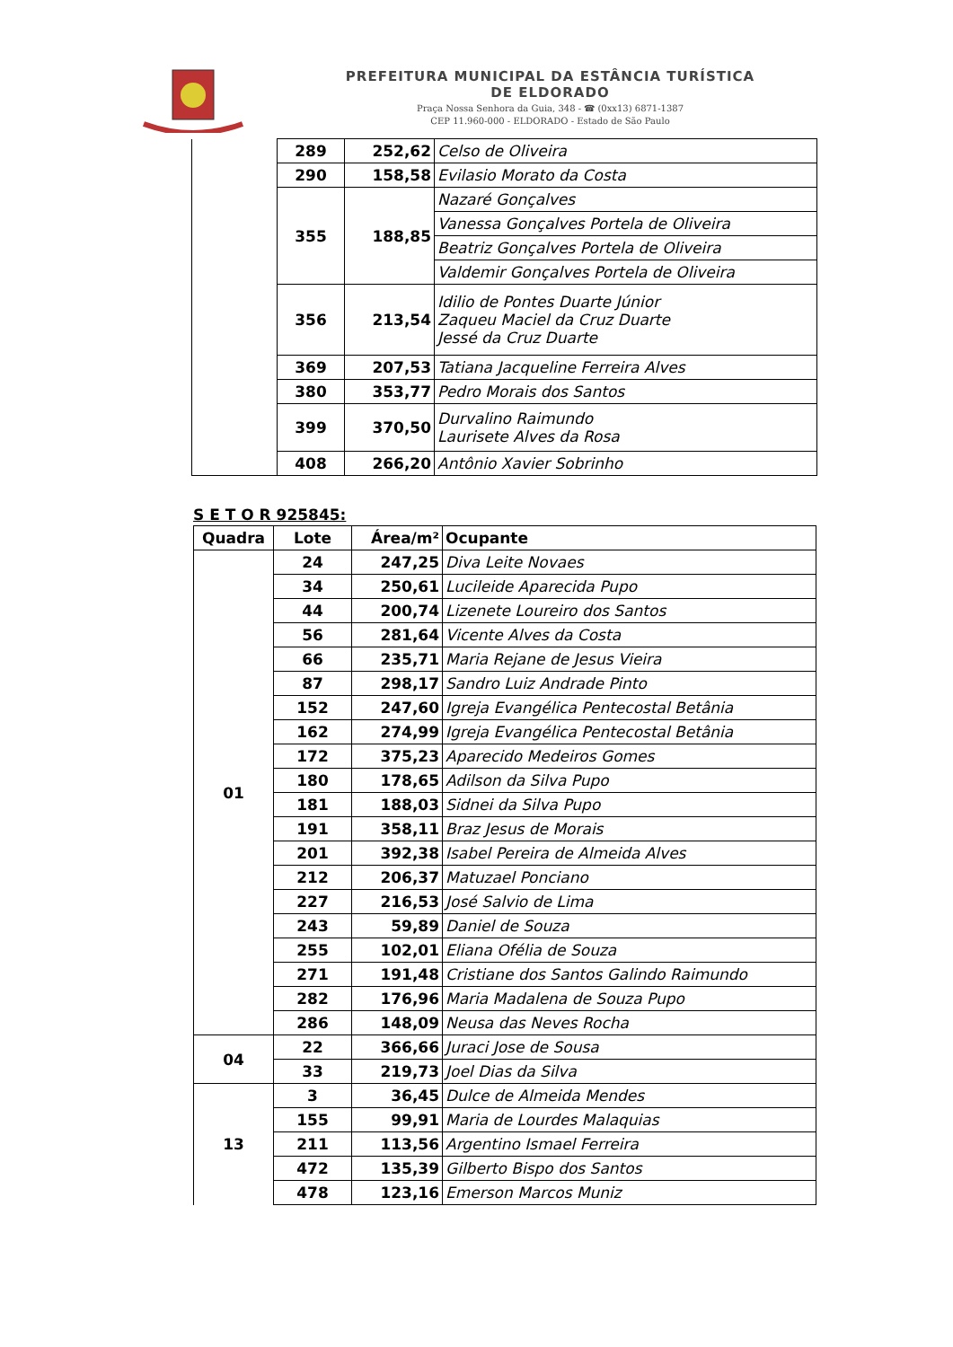PREFEITURA MUNICIPAL DA ESTÂNCIA TURÍSTICA
DE ELDORADO
Praça Nossa Senhora da Guia, 348 - ☎ (0xx13) 6871-1387
CEP 11.960-000 - ELDORADO - Estado de São Paulo
| | 289 | 252,62 | Celso de Oliveira |
| | 290 | 158,58 | Evilasio Morato da Costa |
| | 355 | 188,85 | Nazaré Gonçalves |
| | | | Vanessa Gonçalves Portela de Oliveira |
| | | | Beatriz Gonçalves Portela de Oliveira |
| | | | Valdemir Gonçalves Portela de Oliveira |
| | 356 | 213,54 | Idilio de Pontes Duarte Júnior Zaqueu Maciel da Cruz Duarte Jessé da Cruz Duarte |
| | 369 | 207,53 | Tatiana Jacqueline Ferreira Alves |
| | 380 | 353,77 | Pedro Morais dos Santos |
| | 399 | 370,50 | Durvalino Raimundo Laurisete Alves da Rosa |
| | 408 | 266,20 | Antônio Xavier Sobrinho |
S E T O R 925845:
| Quadra | Lote | Área/m² | Ocupante |
| --- | --- | --- | --- |
| 01 | 24 | 247,25 | Diva Leite Novaes |
| | 34 | 250,61 | Lucileide Aparecida Pupo |
| | 44 | 200,74 | Lizenete Loureiro dos Santos |
| | 56 | 281,64 | Vicente Alves da Costa |
| | 66 | 235,71 | Maria Rejane de Jesus Vieira |
| | 87 | 298,17 | Sandro Luiz Andrade Pinto |
| | 152 | 247,60 | Igreja Evangélica Pentecostal Betânia |
| | 162 | 274,99 | Igreja Evangélica Pentecostal Betânia |
| | 172 | 375,23 | Aparecido Medeiros Gomes |
| | 180 | 178,65 | Adilson da Silva Pupo |
| | 181 | 188,03 | Sidnei da Silva Pupo |
| | 191 | 358,11 | Braz Jesus de Morais |
| | 201 | 392,38 | Isabel Pereira de Almeida Alves |
| | 212 | 206,37 | Matuzael Ponciano |
| | 227 | 216,53 | José Salvio de Lima |
| | 243 | 59,89 | Daniel de Souza |
| | 255 | 102,01 | Eliana Ofélia de Souza |
| | 271 | 191,48 | Cristiane dos Santos Galindo Raimundo |
| | 282 | 176,96 | Maria Madalena de Souza Pupo |
| | 286 | 148,09 | Neusa das Neves Rocha |
| 04 | 22 | 366,66 | Juraci Jose de Sousa |
| | 33 | 219,73 | Joel Dias da Silva |
| 13 | 3 | 36,45 | Dulce de Almeida Mendes |
| | 155 | 99,91 | Maria de Lourdes Malaquias |
| | 211 | 113,56 | Argentino Ismael Ferreira |
| | 472 | 135,39 | Gilberto Bispo dos Santos |
| | 478 | 123,16 | Emerson Marcos Muniz |